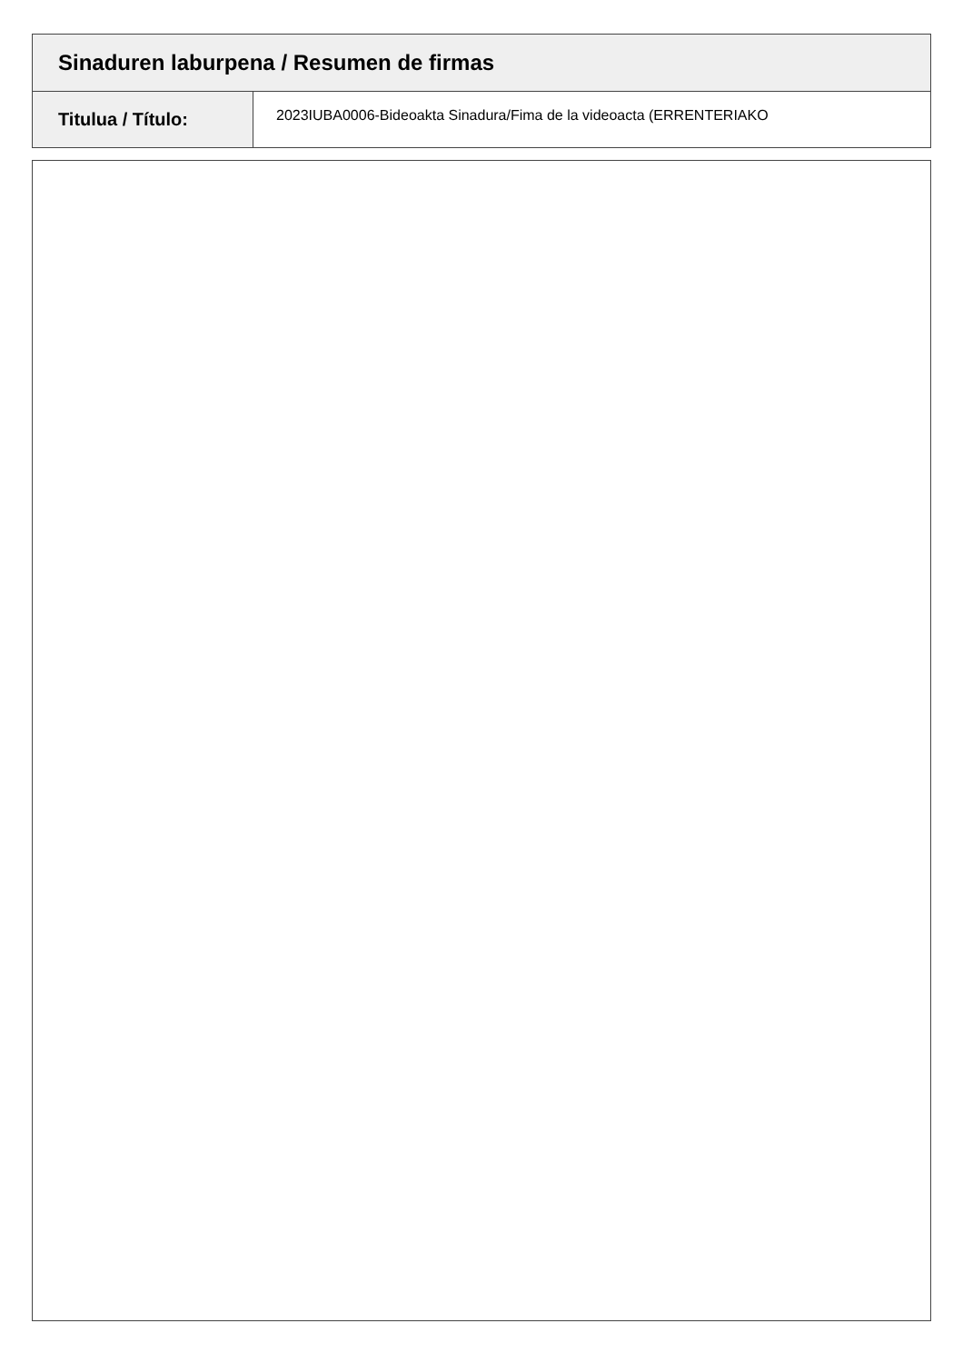Sinaduren laburpena / Resumen de firmas
| Titulua / Título: | 2023IUBA0006-Bideoakta Sinadura/Fima de la videoacta (ERRENTERIAKO |